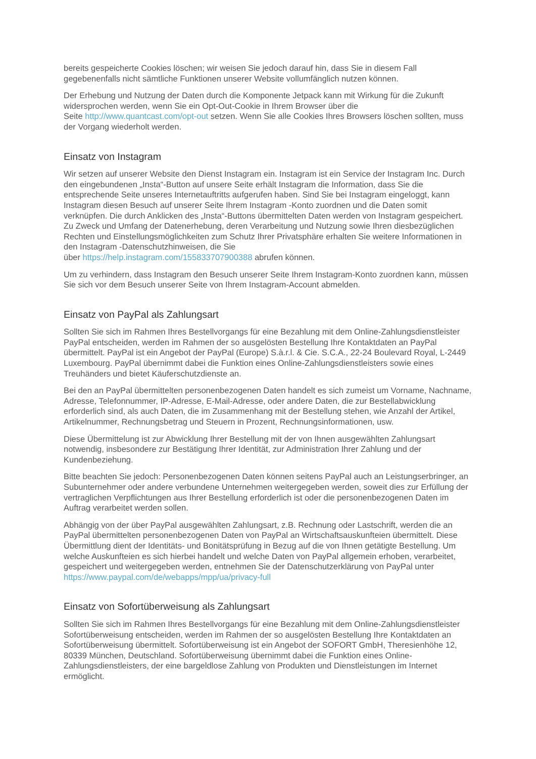bereits gespeicherte Cookies löschen; wir weisen Sie jedoch darauf hin, dass Sie in diesem Fall gegebenenfalls nicht sämtliche Funktionen unserer Website vollumfänglich nutzen können.
Der Erhebung und Nutzung der Daten durch die Komponente Jetpack kann mit Wirkung für die Zukunft widersprochen werden, wenn Sie ein Opt-Out-Cookie in Ihrem Browser über die
Seite http://www.quantcast.com/opt-out setzen. Wenn Sie alle Cookies Ihres Browsers löschen sollten, muss der Vorgang wiederholt werden.
Einsatz von Instagram
Wir setzen auf unserer Website den Dienst Instagram ein. Instagram ist ein Service der Instagram Inc. Durch den eingebundenen „Insta“-Button auf unsere Seite erhält Instagram die Information, dass Sie die entsprechende Seite unseres Internetauftritts aufgerufen haben. Sind Sie bei Instagram eingeloggt, kann Instagram diesen Besuch auf unserer Seite Ihrem Instagram -Konto zuordnen und die Daten somit verknüpfen. Die durch Anklicken des „Insta“-Buttons übermittelten Daten werden von Instagram gespeichert. Zu Zweck und Umfang der Datenerhebung, deren Verarbeitung und Nutzung sowie Ihren diesbezüglichen Rechten und Einstellungsmöglichkeiten zum Schutz Ihrer Privatsphäre erhalten Sie weitere Informationen in den Instagram -Datenschutzhinweisen, die Sie
über https://help.instagram.com/155833707900388 abrufen können.
Um zu verhindern, dass Instagram den Besuch unserer Seite Ihrem Instagram-Konto zuordnen kann, müssen Sie sich vor dem Besuch unserer Seite von Ihrem Instagram-Account abmelden.
Einsatz von PayPal als Zahlungsart
Sollten Sie sich im Rahmen Ihres Bestellvorgangs für eine Bezahlung mit dem Online-Zahlungsdienstleister PayPal entscheiden, werden im Rahmen der so ausgelösten Bestellung Ihre Kontaktdaten an PayPal übermittelt. PayPal ist ein Angebot der PayPal (Europe) S.à.r.l. & Cie. S.C.A., 22-24 Boulevard Royal, L-2449 Luxembourg. PayPal übernimmt dabei die Funktion eines Online-Zahlungsdienstleisters sowie eines Treuhänders und bietet Käuferschutzdienste an.
Bei den an PayPal übermittelten personenbezogenen Daten handelt es sich zumeist um Vorname, Nachname, Adresse, Telefonnummer, IP-Adresse, E-Mail-Adresse, oder andere Daten, die zur Bestellabwicklung erforderlich sind, als auch Daten, die im Zusammenhang mit der Bestellung stehen, wie Anzahl der Artikel, Artikelnummer, Rechnungsbetrag und Steuern in Prozent, Rechnungsinformationen, usw.
Diese Übermittelung ist zur Abwicklung Ihrer Bestellung mit der von Ihnen ausgewählten Zahlungsart notwendig, insbesondere zur Bestätigung Ihrer Identität, zur Administration Ihrer Zahlung und der Kundenbeziehung.
Bitte beachten Sie jedoch: Personenbezogenen Daten können seitens PayPal auch an Leistungserbringer, an Subunternehmer oder andere verbundene Unternehmen weitergegeben werden, soweit dies zur Erfüllung der vertraglichen Verpflichtungen aus Ihrer Bestellung erforderlich ist oder die personenbezogenen Daten im Auftrag verarbeitet werden sollen.
Abhängig von der über PayPal ausgewählten Zahlungsart, z.B. Rechnung oder Lastschrift, werden die an PayPal übermittelten personenbezogenen Daten von PayPal an Wirtschaftsauskunfteien übermittelt. Diese Übermittlung dient der Identitäts- und Bonitätsprüfung in Bezug auf die von Ihnen getätigte Bestellung. Um welche Auskunfteien es sich hierbei handelt und welche Daten von PayPal allgemein erhoben, verarbeitet, gespeichert und weitergegeben werden, entnehmen Sie der Datenschutzerklärung von PayPal unter https://www.paypal.com/de/webapps/mpp/ua/privacy-full
Einsatz von Sofortüberweisung als Zahlungsart
Sollten Sie sich im Rahmen Ihres Bestellvorgangs für eine Bezahlung mit dem Online-Zahlungsdienstleister Sofortüberweisung entscheiden, werden im Rahmen der so ausgelösten Bestellung Ihre Kontaktdaten an Sofortüberweisung übermittelt. Sofortüberweisung ist ein Angebot der SOFORT GmbH, Theresienhöhe 12, 80339 München, Deutschland. Sofortüberweisung übernimmt dabei die Funktion eines Online-Zahlungsdienstleisters, der eine bargeldlose Zahlung von Produkten und Dienstleistungen im Internet ermöglicht.